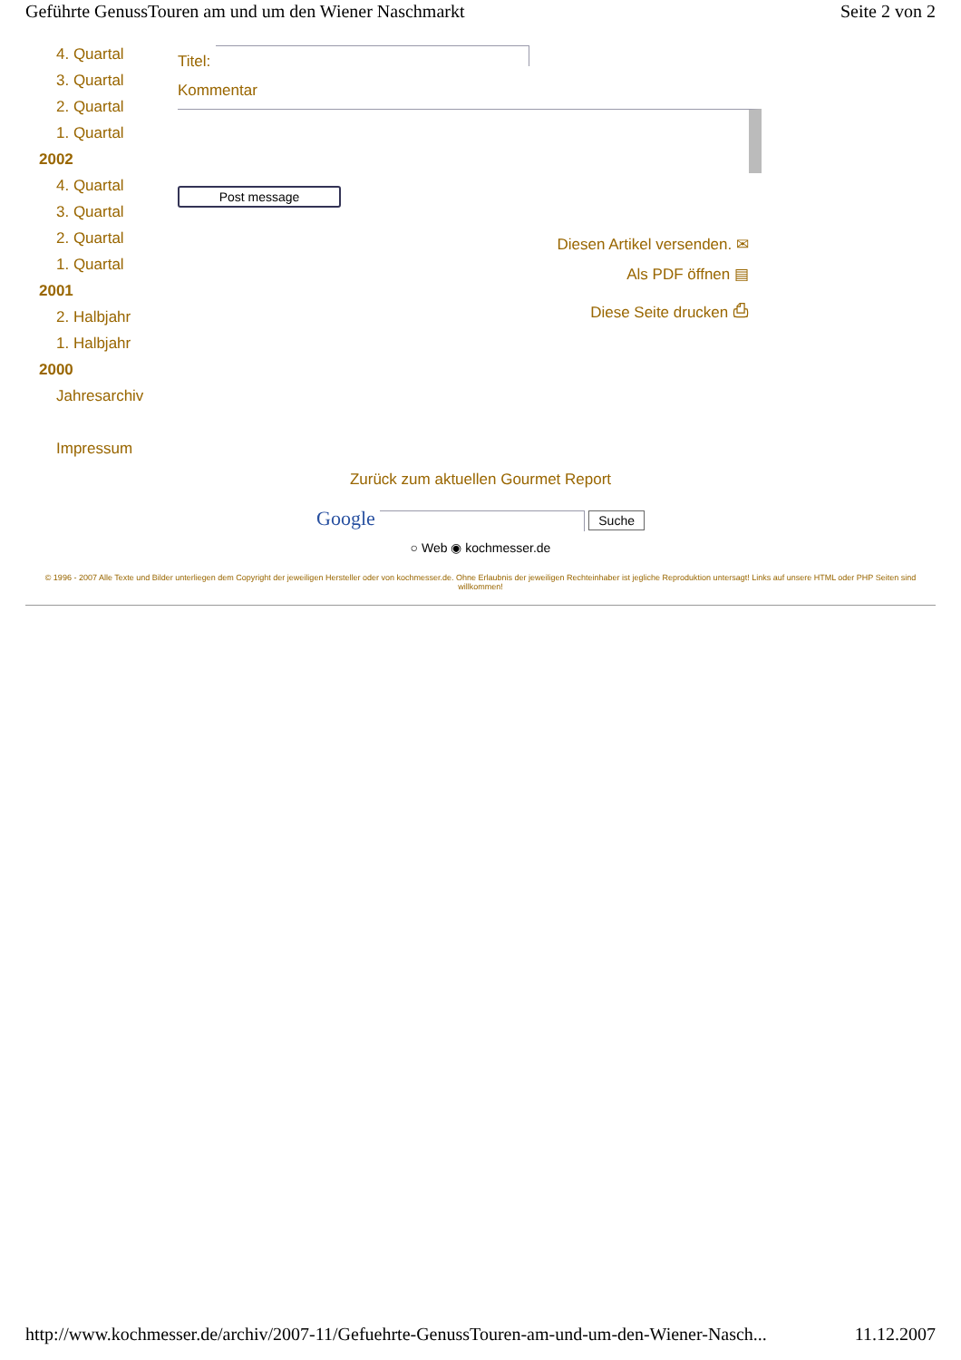Geführte GenussTouren am und um den Wiener Naschmarkt Seite 2 von 2
4. Quartal
3. Quartal
2. Quartal
1. Quartal
2002
4. Quartal
3. Quartal
2. Quartal
1. Quartal
2001
2. Halbjahr
1. Halbjahr
2000
Jahresarchiv
Impressum
Titel:
Kommentar
Post message
Diesen Artikel versenden. ✉
Als PDF öffnen ▤
Diese Seite drucken ⎙
Zurück zum aktuellen Gourmet Report
Google Suche
○ Web ◉ kochmesser.de
© 1996 - 2007 Alle Texte und Bilder unterliegen dem Copyright der jeweiligen Hersteller oder von kochmesser.de. Ohne Erlaubnis der jeweiligen Rechteinhaber ist jegliche Reproduktion untersagt! Links auf unsere HTML oder PHP Seiten sind willkommen!
http://www.kochmesser.de/archiv/2007-11/Gefuehrte-GenussTouren-am-und-um-den-Wiener-Nasch... 11.12.2007